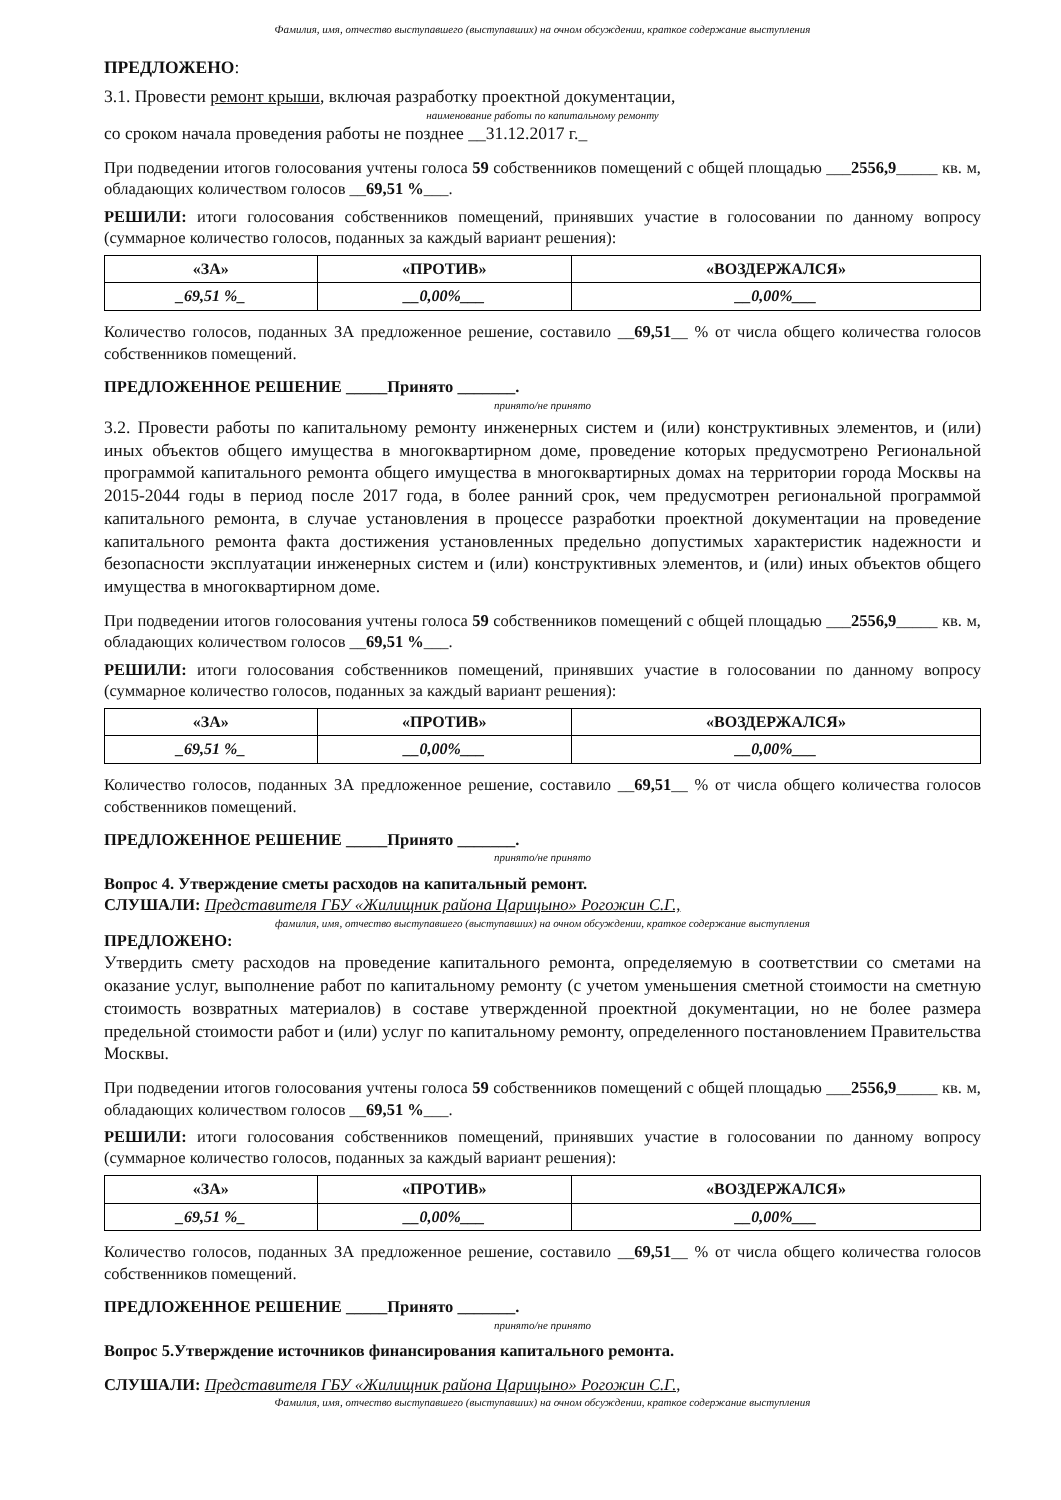Фамилия, имя, отчество выступавшего (выступавших) на очном обсуждении, краткое содержание выступления
ПРЕДЛОЖЕНО:
3.1. Провести ремонт крыши, включая разработку проектной документации,
наименование работы по капитальному ремонту
со сроком начала проведения работы не позднее __31.12.2017 г._
При подведении итогов голосования учтены голоса 59 собственников помещений с общей площадью ___2556,9_____ кв. м, обладающих количеством голосов __69,51 %___.
РЕШИЛИ: итоги голосования собственников помещений, принявших участие в голосовании по данному вопросу (суммарное количество голосов, поданных за каждый вариант решения):
| «ЗА» | «ПРОТИВ» | «ВОЗДЕРЖАЛСЯ» |
| --- | --- | --- |
| _69,51 %_ | __0,00%___ | __0,00%___ |
Количество голосов, поданных ЗА предложенное решение, составило __69,51__ % от числа общего количества голосов собственников помещений.
ПРЕДЛОЖЕННОЕ РЕШЕНИЕ _____Принято _______.
принято/не принято
3.2. Провести работы по капитальному ремонту инженерных систем и (или) конструктивных элементов, и (или) иных объектов общего имущества в многоквартирном доме, проведение которых предусмотрено Региональной программой капитального ремонта общего имущества в многоквартирных домах на территории города Москвы на 2015-2044 годы в период после 2017 года, в более ранний срок, чем предусмотрен региональной программой капитального ремонта, в случае установления в процессе разработки проектной документации на проведение капитального ремонта факта достижения установленных предельно допустимых характеристик надежности и безопасности эксплуатации инженерных систем и (или) конструктивных элементов, и (или) иных объектов общего имущества в многоквартирном доме.
При подведении итогов голосования учтены голоса 59 собственников помещений с общей площадью ___2556,9_____ кв. м, обладающих количеством голосов __69,51 %___.
РЕШИЛИ: итоги голосования собственников помещений, принявших участие в голосовании по данному вопросу (суммарное количество голосов, поданных за каждый вариант решения):
| «ЗА» | «ПРОТИВ» | «ВОЗДЕРЖАЛСЯ» |
| --- | --- | --- |
| _69,51 %_ | __0,00%___ | __0,00%___ |
Количество голосов, поданных ЗА предложенное решение, составило __69,51__ % от числа общего количества голосов собственников помещений.
ПРЕДЛОЖЕННОЕ РЕШЕНИЕ _____Принято _______.
принято/не принято
Вопрос 4. Утверждение сметы расходов на капитальный ремонт.
СЛУШАЛИ: Представителя ГБУ «Жилищник района Царицыно» Рогожин С.Г.,
фамилия, имя, отчество выступавшего (выступавших) на очном обсуждении, краткое содержание выступления
ПРЕДЛОЖЕНО:
Утвердить смету расходов на проведение капитального ремонта, определяемую в соответствии со сметами на оказание услуг, выполнение работ по капитальному ремонту (с учетом уменьшения сметной стоимости на сметную стоимость возвратных материалов) в составе утвержденной проектной документации, но не более размера предельной стоимости работ и (или) услуг по капитальному ремонту, определенного постановлением Правительства Москвы.
При подведении итогов голосования учтены голоса 59 собственников помещений с общей площадью ___2556,9_____ кв. м, обладающих количеством голосов __69,51 %___.
РЕШИЛИ: итоги голосования собственников помещений, принявших участие в голосовании по данному вопросу (суммарное количество голосов, поданных за каждый вариант решения):
| «ЗА» | «ПРОТИВ» | «ВОЗДЕРЖАЛСЯ» |
| --- | --- | --- |
| _69,51 %_ | __0,00%___ | __0,00%___ |
Количество голосов, поданных ЗА предложенное решение, составило __69,51__ % от числа общего количества голосов собственников помещений.
ПРЕДЛОЖЕННОЕ РЕШЕНИЕ _____Принято _______.
принято/не принято
Вопрос 5.Утверждение источников финансирования капитального ремонта.
СЛУШАЛИ: Представителя ГБУ «Жилищник района Царицыно» Рогожин С.Г.,
Фамилия, имя, отчество выступавшего (выступавших) на очном обсуждении, краткое содержание выступления